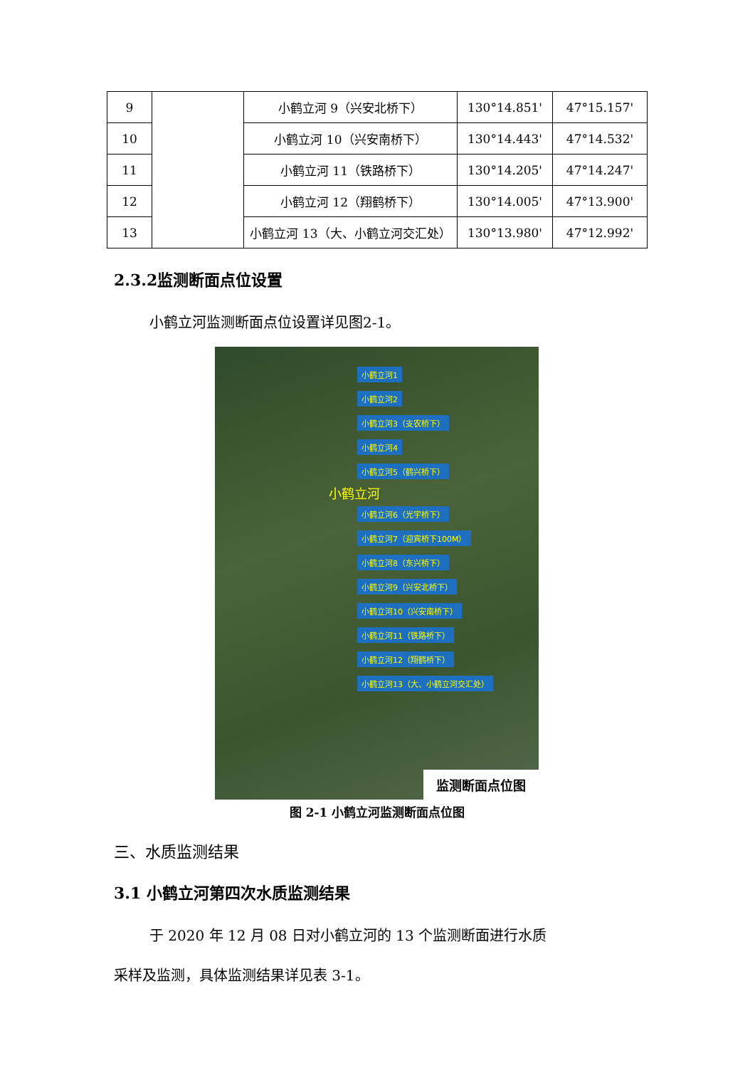| 9 | | 小鹤立河 9（兴安北桥下） | 130°14.851' | 47°15.157' |
| 10 | | 小鹤立河 10（兴安南桥下） | 130°14.443' | 47°14.532' |
| 11 | | 小鹤立河 11（铁路桥下） | 130°14.205' | 47°14.247' |
| 12 | | 小鹤立河 12（翔鹤桥下） | 130°14.005' | 47°13.900' |
| 13 | | 小鹤立河 13（大、小鹤立河交汇处） | 130°13.980' | 47°12.992' |
2.3.2监测断面点位设置
小鹤立河监测断面点位设置详见图2-1。
小鹤立河1
小鹤立河2
小鹤立河3（支农桥下）
小鹤立河4
小鹤立河5（鹤兴桥下）
小鹤立河
小鹤立河6（光宇桥下）
小鹤立河7（迎宾桥下100M）
小鹤立河8（东兴桥下）
小鹤立河9（兴安北桥下）
小鹤立河10（兴安南桥下）
小鹤立河11（铁路桥下）
小鹤立河12（翔鹤桥下）
小鹤立河13（大、小鹤立河交汇处）
监测断面点位图
图 2-1 小鹤立河监测断面点位图
三、水质监测结果
3.1 小鹤立河第四次水质监测结果
于 2020 年 12 月 08 日对小鹤立河的 13 个监测断面进行水质
采样及监测，具体监测结果详见表 3-1。